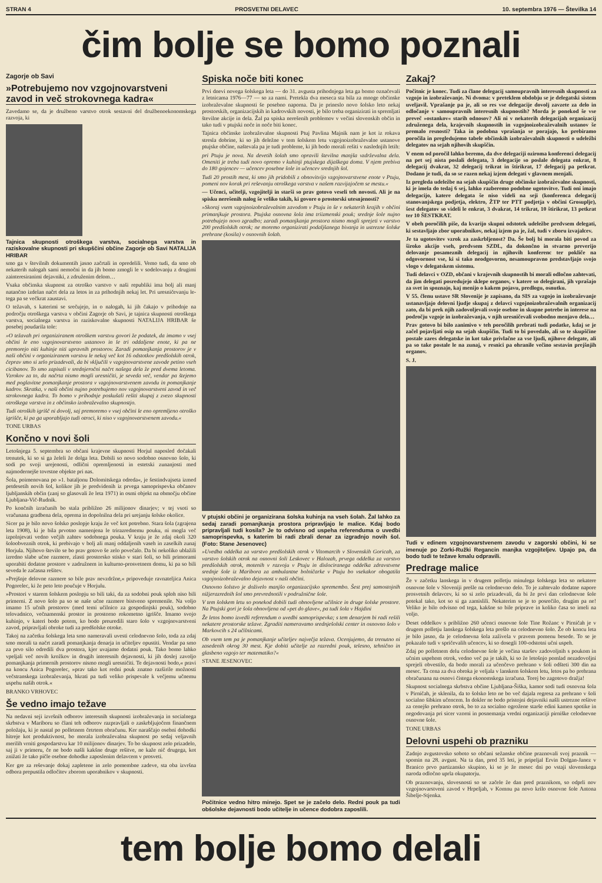STRAN 4 PROSVETNI DELAVEC 10. septembra 1976 — Številka 14
čim bolje se bomo poznali
Zagorje ob Savi
»Potrebujemo nov vzgojnovarstveni zavod in več strokovnega kadra«
Zavedamo se, da je družbeno varstvo otrok sestavni del družbenoekonomskega razvoja, ki
Tajnica skupnosti otroškega varstva, socialnega varstva in raziskovalne skupnosti pri skupščini občine Zagorje ob Savi NATALIJA HRIBAR
smo ga v številnih dokumentih jasno začrtali in opredelili. Vemo tudi, da smo ob nekaterih nalogah sami nemočni in da jih bomo zmogli le v sodelovanju z drugimi zainteresiranimi dejavniki, z združenim delom…
Vsaka občinska skupnost za otroško varstvo v naši republiki ima bolj ali manj natančno izdelan načrt dela za letos in za prihodnjih nekaj let. Pri uresničevanju le-tega pa se večkrat zaustavi.
O težavah, s katerimi se srečujejo, in o nalogah, ki jih čakajo v prihodnje na področju otroškega varstva v občini Zagorje ob Savi, je tajnica skupnosti otroškega varstva, socialnega varstva in raziskovalne skupnosti NATALIJA HRIBAR še posebej poudarila tole:
»O težavah pri organiziranem otroškem varstvu govori že podatek, da imamo v vsej občini le eno vzgojnovarstveno ustanovo in le tri oddaljene enote, ki pa ne premorejo niti kuhinje niti upravnih prostorov. Zaradi pomanjkanja prostorov je v naši občini v organiziranem varstvu le nekaj več kot 16 odstotkov predšolskih otrok, čeprav smo si zelo prizadevali, da bi vključili v vzgojnovarstvene zavode petino vseh cicibanov. To smo zapisali v srednjeročni načrt našega dela že pred dvema letoma. Vzrokov za to, da načrta nismo mogli uresničiti, je seveda več, vendar pa štejemo med poglavitne pomanjkanje prostora v vzgojnovarstvenem zavodu in pomanjkanje kadrov. Skratka, v naši občini nujno potrebujemo nov vzgojnovarstveni zavod in več strokovnega kadra. To bomo v prihodnje poskušali rešiti skupaj z zvezo skupnosti otroškega varstva in z občinsko izobraževalno skupnostjo.
Tudi otroških igrišč ni dovolj, saj premoremo v vsej občini le eno opremljeno otroško igrišče, ki pa ga uporabljajo tudi otroci, ki niso v vzgojnovarstvenem zavodu.«
TONE URBAS
Končno v novi šoli
Letošnjega 5. septembra so občani krajevne skupnosti Horjul naposled dočakali trenutek, ki so si ga želeli že dolga leta. Dobili so novo sodobno osnovno šolo, ki sodi po svoji urejenosti, odlični opremljenosti in estetski zunanjosti med najmodernejše tovrstne objekte pri nas.
Šola, poimenovana po »1. bataljonu Dolomitskega odreda«, je šestindvajseta izmed petdesetih novih šol, kolikor jih je predvidenih iz prvega samoprispevka občanov ljubljanskih občin (zanj so glasovali že leta 1971) in osmi objekt na območju občine Ljubljana-Vič-Rudnik.
Po končnih izračunih bo stala približno 26 milijonov dinarjev; v tej vsoti so vračunana gradbena dela, oprema in dopolnilna dela pri urejanju šolske okolice.
Sicer pa je bilo novo šolsko poslopje kraju že več kot potrebno. Stara šola (zgrajena leta 1908), ki je bila prvotno namenjena le trirazrednemu pouku, ni mogla več izpolnjevati vedno večjih zahtev sodobnega pouka. V kraju je že zdaj okoli 320 šoloobveznih otrok, ki prebivajo v bolj ali manj oddaljenih vaseh in zaselkih zunaj Horjula. Njihovo število se bo prav gotovo še zelo povečalo. Da bi nekoliko ublažili izredno slabe učne razmere, zlasti prostorsko stisko v stari šoli, so bili primorami uporabiti dodatne prostore v zadružnem in kulturno-prosvetnem domu, ki pa so bili seveda le začasna rešitev.
»Prejšnje delovne razmere so bile prav nevzdržne,« pripoveduje ravnateljica Anica Pogorelec, ki že peto leto poučuje v Horjulu.
»Prostori v starem šolskem poslopju so bili taki, da za sodobni pouk sploh niso bili primerni. Z novo šolo pa so se naše učne razmere bistveno spremenile. Na voljo imamo 15 učnih prostorov (med temi učilnico za gospodinjski pouk), sodobno telovadnico, večnamenski prostor in prostorno rokometno igrišče. Imamo svojo kuhinjo, v kateri bodo potem, ko bodo preuredili staro šolo v vzgojnovarstveni zavod, pripravljali obroke tudi za predšolske otroke.
Takoj na začetku šolskega leta smo nameravali uvesti celodnevno šolo, toda za zdaj smo morali ta načrt zaradi pomanjkanja denarja in učiteljev opustiti. Vendar pa smo za prvo silo odredili dva prostora, kjer uvajamo dodatni pouk. Tako bomo lahko vpeljali več novih krožkov in drugih interesnih dejavnosti, ki jih doslej zavoljo pomanjkanja primernih prostorov nismo mogli uresničiti. Te dejavnosti bodo,« pravi na koncu Anica Pogorelec, »prav tako kot redni pouk znatno razširile možnosti večstranskega izobraževanja, hkrati pa tudi veliko prispevale k večjemu učnemu uspehu naših otrok.«
BRANKO VRHOVEC
Še vedno imajo težave
Na nedavni seji izvršnih odborov interesnih skupnosti izobraževanja in socialnega skrbstva v Mariboru so člani teh odborov razpravljali o zaskrbljujočem finančnem položaju, ki je nastal po polletnem četrtem obračunu. Ker naraščajo osebni dohodki hitreje kot produktivnost, bo morala izobraževalna skupnost po sedaj veljavnih merilih vrniti gospodarstvu kar 10 milijonov dinarjev. To bo skupnost zelo prizadelo, saj ji v primeru, če ne bodo našli kakšne druge rešitve, ne kaže nič drugega, kot znižati že tako pičle osebne dohodke zaposlenim delavcem v prosveti.
Ker gre za reševanje dokaj zapletene in zelo pomembne zadeve, sta oba izvršna odbora prepustila odločitev zborom uporabnikov v skupnosti.
Spiska noče biti konec
Prvi dnevi novega šolskega leta — do 31. avgusta prihodnjega leta ga bomo označevali z letnicama 1976—77 — so za nami. Pretekla dva meseca sta bila za mnoge občinske izobraževalne skupnosti še posebno naporna. Da je prineslo novo šolsko leto nekaj prostorskih, organizacijskih in kadrovskih novosti, je bilo treba organizirati in spremljati številne akcije in dela. Žal pa spiska nerešenih problemov v večini slovenskih občin in tako tudi v ptujski noče in noče biti konec.
Tajnica občinske izobraževalne skupnosti Ptuj Pavlina Majnik nam je kot iz rokava stresla dobrine, ki so jih deležne v tem šolskem letu vzgojnoizobraževalne ustanove ptujske občine, naštevala pa je tudi probleme, ki jih bodo morali rešiti v naslednjih letih:
pri Ptuju je nova. Na devetih šolah smo opravili številna manjša vzdrževalna dela. Omeniti je treba tudi novo opremo v kuhinji ptujskega dijaškega doma. V njem prebiva do 180 gojencev — učencev posebne šole in učencev srednjih šol.
Tudi 20 prostih mest, ki smo jih pridobili z obnovitvijo vzgojnovarstvene enote v Ptuju, pomeni nov korak pri reševanju otroškega varstva v našem razvijajočem se mestu.«
— Učenci, učitelji, vzgojitelji in starši so prav gotovo veseli teh novosti. Ali je na spisku nerešenih nalog še veliko takih, ki govore o prostorski utesnjenosti?
»Skoraj vsem vzgojnoizobraževalnim zavodom v Ptuju in še v nekaterih krajih v občini primanjkuje prostora. Ptujska osnovna šola ima triizmenski pouk; srednje šole nujno potrebujejo novo zgradbo; zaradi pomanjkanja prostora nismo mogli sprejeti v varstvo 200 predšolskih otrok; ne moremo organizirati podaljšanega bivanja in ustrezne šolske prehrane (kosila) v osnovnih šolah.
V ptujski občini je organizirana šolska kuhinja na vseh šolah. Žal lahko za sedaj zaradi pomanjkanja prostora pripravljajo le malice. Kdaj bodo pripravljali tudi kosila? Je to odvisno od uspeha referenduma o uvedbi samoprispevka, s katerim bi radi zbrali denar za izgradnjo novih šol. (Foto: Stane Jesenovec)
»Uvedba oddelka za varstvo predšolskih otrok v Vitomarcih v Slovenskih Goricah, za varstvo šolskih otrok na osnovni šoli Leskovec v Halozah, prvega oddelka za varstvo predšolskih otrok, motenih v razvoju v Ptuju in dislociranega oddelka zdravstvene srednje šole iz Maribora za ambulantne bolničarke v Ptuju bo vsekakor obogatila vzgojnoizobraževalno dejavnost v naši občini.
Osnovno šolstvo je doživelo manjšo organizacijsko spremembo. Šest prej samostojnih nižjerazrednih šol smo prevrednotili v podružnične šole.
V tem šolskem letu so ponekod dobili tudi obnovljene učilnice in druge šolske prostore. Na Ptujski gori je šola obnovljena od »pet do glave«, pa tudi šola v Hajdini
Že letos bomo izvedli referendum o uvedbi samoprispevka; s tem denarjem bi radi rešili nekatere prostorske težave. Zgraditi nameravamo srednješolski center in osnovno šolo v Markovcih s 24 učilnicami.
Ob vsem tem pa je pomanjkanje učiteljev največja težava. Ocenjujemo, da trenutno ni zasedenih okrog 30 mest. Kje dobiti učitelje za razredni pouk, telesno, tehnično in glasbeno vzgojo ter matematiko?«
STANE JESENOVEC
Počitnice vedno hitro minejo. Spet se je začelo delo. Redni pouk pa tudi obšolske dejavnosti bodo učitelje in učence dodobra zaposlili.
Zakaj?
Počitnic je konec. Tudi za člane delegacij samoupravnih interesnih skupnosti za vzgojo in izobraževanje. Ni dvoma: v preteklem obdobju se je delegatski sistem uveljavil. Vprašanje pa je, ali so res vse delegacije dovolj zavzete za delo in odločanje v samoupravnih interesnih skupnostih? Morda je ponekod še vse preveč »ostankov« starih odnosov? Ali ni v nekaterih delegacijah organizacij združenega dela, krajevnih skupnostih in vzgojnoizobraževalnih ustanov še premalo resnosti? Taka in podobna vprašanja se porajajo, ko prebiramo poročila in pregledujemo tabele občinskih izobraževalnih skupnosti o udeležbi delegatov na sejah njihovih skupščin.
V enem od poročil lahko beremo, da dve delegaciji oziroma konferenci delegacij na pet sej nista poslali delegata, 3 delegacije so poslale delegata enkrat, 8 delegacij dvakrat, 32 delegacij trikrat in štirikrat, 17 delegacij pa petkrat. Dodano je tudi, da so se razen nekaj izjem delegati v glavnem menjali.
Iz pregleda udeležbe na sejah skupščin druge občinske izobraževalne skupnosti, ki je imela do tedaj 6 sej, lahko razberemo podobne ugotovitve. Tudi oni imajo delegacijo, katere delegata še niso videli na seji (konferenca delegacij stanovanjskega podjetja, elektro, ŽTP ter PTT podjetja v občini Grosuplje), šest delegatov so videli le enkrat, 3 dvakrat, 14 trikrat, 10 štirikrat, 13 petkrat ter 10 ŠESTKRAT.
V obeh poročilih piše, da kvarijo skupni odstotek udeležbe predvsem delegati, ki sestavljajo zbor uporabnikov, nekaj izjem pa je, žal, tudi v zboru izvajalcev.
Je ta ugotovitev vzrok za zaskrbljenost? Da. Še bolj bi morala biti povod za široko akcijo vseh, predvsem SZDL, da dokončno in stvarno preverijo delovanje posameznih delegacij in njihovih konferenc ter pokliče na odgovornost vse, ki si tako neodgovorno, nesamoupravno predstavljajo svojo vlogo v delegatskem sistemu.
Tudi delavci v OZD, občani v krajevnih skupnostih bi morali odločno zahtevati, da jim delegati posredujejo sklepe organov, v katere so delegirani, jih vprašajo za svet in spoznajo, kaj menijo o kakem pojavu, predlogu, osnutku.
V 55. členu ustave SR Slovenije je zapisano, da SIS za vzgojo in izobraževanje ustanavljajo delovni ljudje skupaj z delavci vzgojnoizobraževalnih organizacij zato, da bi prek njih zadovoljevali svoje osebne in skupne potrebe in interese na področju vzgoje in izobraževanja, v njih uresničevali svobodno menjavo dela…
Prav gotovo bi bilo zanimivo v teh poročilih prebrati tudi podatke, kdaj se je začel pojavljati osip na sejah skupščin. Tudi to bi povedalo, ali so te skupščine postale zares delegatske in kot take privlačne za vse ljudi, njihove delegate, ali pa so take postale le na zunaj, v resnici pa ohranile večino sestavin prejšnjih organov.
S. J.
Tudi v edinem vzgojnovarstvenem zavodu v zagorski občini, ki se imenuje po Zorki-Ružki Regancin manjka vzgojiteljev. Upajo pa, da bodo tudi te težave kmalu odpravili.
Predrage malice
Že v začetku lanskega in v drugem polletju minulega šolskega leta so nekatere osnovne šole v Sloveniji prešle na celodnevno delo. To je zahtevalo dodatne napore prosvetnih delavcev, ki so si zelo prizadevali, da bi že prvi dan celodnevne šole potekal tako, kot so si ga zamislili. Nekaterim se je to posrečilo, drugim pa ne! Veliko je bilo odvisno od tega, kakšne so bile priprave in koliko časa so imeli na voljo.
Deset oddelkov s približno 260 učenci osnovne šole Tine Rožanc v Pirničah je v drugem polletju lanskega šolskega leta prešlo na celodnevno šolo. Že ob koncu leta je bilo jasno, da je celodnevna šola zaživela v pravem pomenu besede. To se je pokazalo tudi v spričevalih učencev, ki so dosegli 100-odstotni učni uspeh.
Zdaj po polletnem delu celodnevne šole je večina staršev zadovoljnih s poukom in učnim uspehom otrok, vedno več pa je takih, ki so že letošnjo pomlad nezadovoljni sprejeli obvestilo, da bodo morali za učenčevo prehrano v šoli odšteti 300 din na mesec. Ta cena za dva obroka je veljala v lanskem šolskem letu, letos pa bo prehrana obračunana na osnovi čistega ekonomskega izračuna. Torej bo zagotovo dražja!
Skupnost socialnega skrbstva občine Ljubljana-Šiška, kamor sodi tudi osnovna šola v Pirničah, je sklenila, da to šolsko leto ne bo več dajala regresa za prehrano v šoli socialno šibkim učencem. In dokler ne bodo pristojni dejavniki našli ustrezne rešitve za cenejšo prehrano otrok, bo to za socialno ogrožene starše edini kamen spotike in negodovanja pri sicer vzorni in posnemanja vredni organizaciji pirniške celodnevne osnovne šole.
TONE URBAS
Delovni uspehi ob prazniku
Zadnjo avgustovsko soboto so občani sežanske občine praznovali svoj praznik — spomin na 28. avgust. Na ta dan, pred 35 leti, je pripeljal Ervin Dolgan-Janez v Branico prvo partizansko skupino, ki se je že mesec dni po vstaji slovenskega naroda odločno uprla okupatorju.
Ob praznovanju, slovesnosti so se začele že dan pred praznikom, so odprli nov vzgojnovarstveni zavod v Hrpeljah, v Komnu pa novo krilo osnovne šole Antona Šibelje-Stjenka.
tem bolje bomo delali